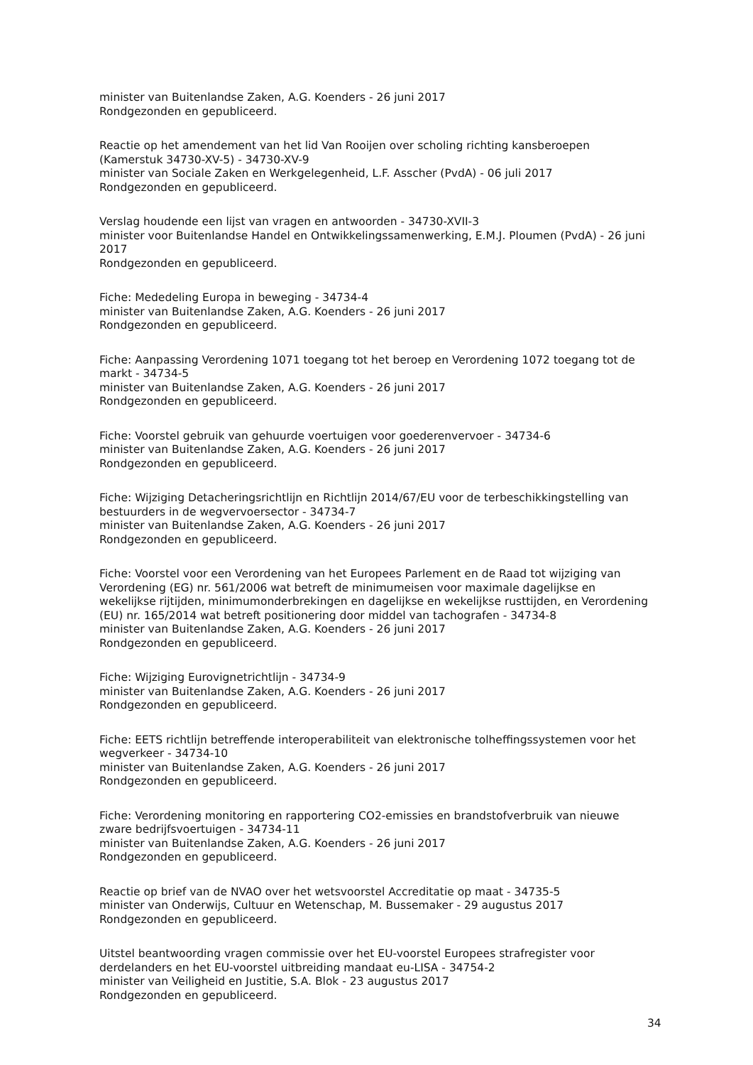minister van Buitenlandse Zaken, A.G. Koenders - 26 juni 2017
Rondgezonden en gepubliceerd.
Reactie op het amendement van het lid Van Rooijen over scholing richting kansberoepen (Kamerstuk 34730-XV-5) - 34730-XV-9
minister van Sociale Zaken en Werkgelegenheid, L.F. Asscher (PvdA) - 06 juli 2017
Rondgezonden en gepubliceerd.
Verslag houdende een lijst van vragen en antwoorden - 34730-XVII-3
minister voor Buitenlandse Handel en Ontwikkelingssamenwerking, E.M.J. Ploumen (PvdA) - 26 juni 2017
Rondgezonden en gepubliceerd.
Fiche: Mededeling Europa in beweging - 34734-4
minister van Buitenlandse Zaken, A.G. Koenders - 26 juni 2017
Rondgezonden en gepubliceerd.
Fiche: Aanpassing Verordening 1071 toegang tot het beroep en Verordening 1072 toegang tot de markt - 34734-5
minister van Buitenlandse Zaken, A.G. Koenders - 26 juni 2017
Rondgezonden en gepubliceerd.
Fiche: Voorstel gebruik van gehuurde voertuigen voor goederenvervoer - 34734-6
minister van Buitenlandse Zaken, A.G. Koenders - 26 juni 2017
Rondgezonden en gepubliceerd.
Fiche: Wijziging Detacheringsrichtlijn en Richtlijn 2014/67/EU voor de terbeschikkingstelling van bestuurders in de wegvervoersector - 34734-7
minister van Buitenlandse Zaken, A.G. Koenders - 26 juni 2017
Rondgezonden en gepubliceerd.
Fiche: Voorstel voor een Verordening van het Europees Parlement en de Raad tot wijziging van Verordening (EG) nr. 561/2006 wat betreft de minimumeisen voor maximale dagelijkse en wekelijkse rijtijden, minimumonderbrekingen en dagelijkse en wekelijkse rusttijden, en Verordening (EU) nr. 165/2014 wat betreft positionering door middel van tachografen - 34734-8
minister van Buitenlandse Zaken, A.G. Koenders - 26 juni 2017
Rondgezonden en gepubliceerd.
Fiche: Wijziging Eurovignetrichtlijn - 34734-9
minister van Buitenlandse Zaken, A.G. Koenders - 26 juni 2017
Rondgezonden en gepubliceerd.
Fiche: EETS richtlijn betreffende interoperabiliteit van elektronische tolheffingssystemen voor het wegverkeer - 34734-10
minister van Buitenlandse Zaken, A.G. Koenders - 26 juni 2017
Rondgezonden en gepubliceerd.
Fiche: Verordening monitoring en rapportering CO2-emissies en brandstofverbruik van nieuwe zware bedrijfsvoertuigen - 34734-11
minister van Buitenlandse Zaken, A.G. Koenders - 26 juni 2017
Rondgezonden en gepubliceerd.
Reactie op brief van de NVAO over het wetsvoorstel Accreditatie op maat - 34735-5
minister van Onderwijs, Cultuur en Wetenschap, M. Bussemaker - 29 augustus 2017
Rondgezonden en gepubliceerd.
Uitstel beantwoording vragen commissie over het EU-voorstel Europees strafregister voor derdelanders en het EU-voorstel uitbreiding mandaat eu-LISA - 34754-2
minister van Veiligheid en Justitie, S.A. Blok - 23 augustus 2017
Rondgezonden en gepubliceerd.
34